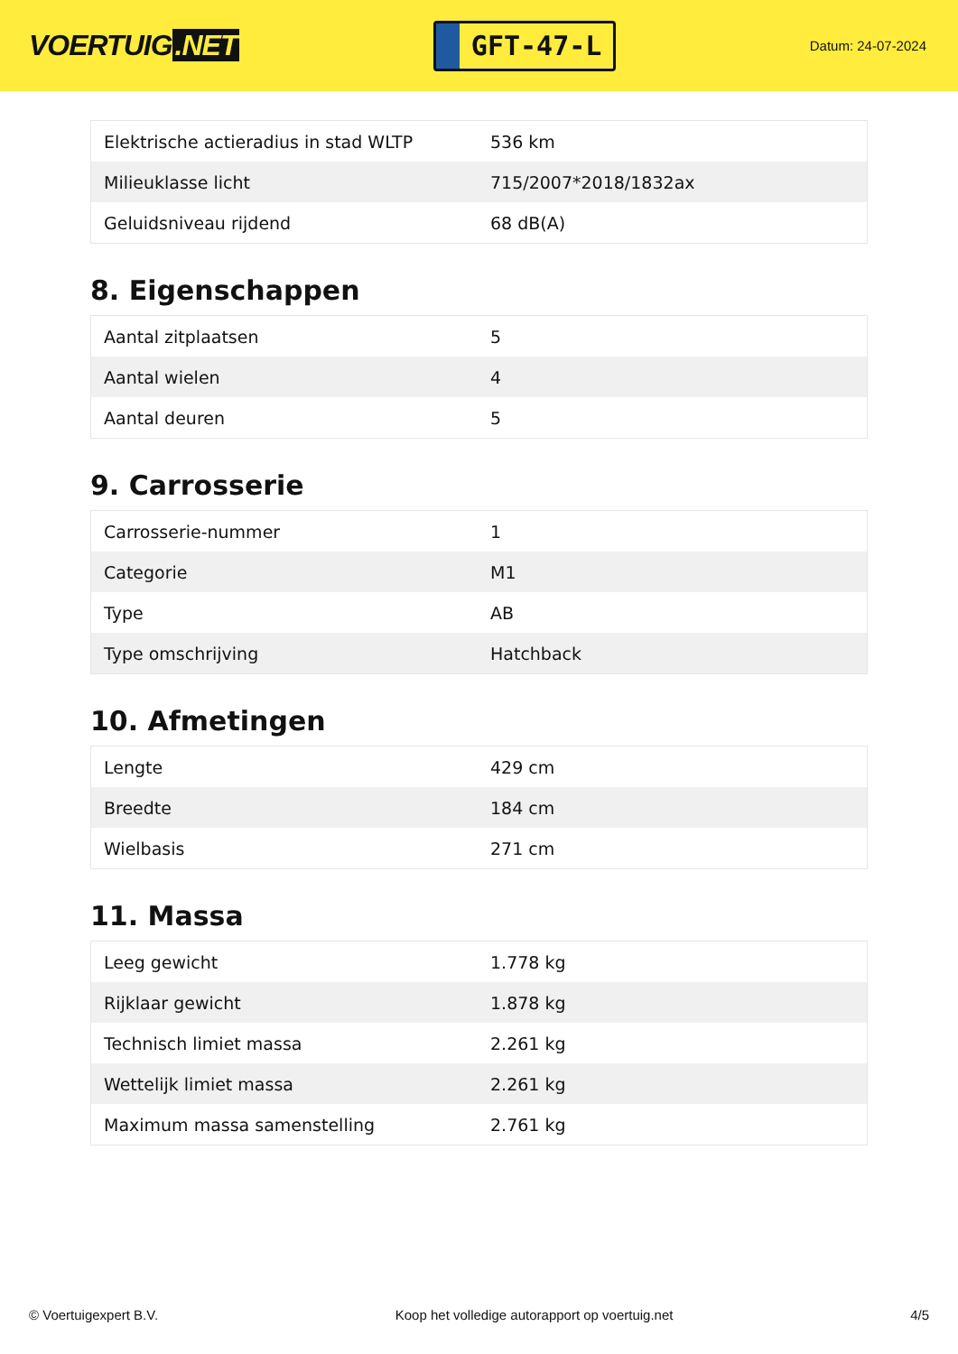VOERTUIG.NET
GFT-47-L
Datum: 24-07-2024
| Elektrische actieradius in stad WLTP | 536 km |
| Milieuklasse licht | 715/2007*2018/1832ax |
| Geluidsniveau rijdend | 68 dB(A) |
8. Eigenschappen
| Aantal zitplaatsen | 5 |
| Aantal wielen | 4 |
| Aantal deuren | 5 |
9. Carrosserie
| Carrosserie-nummer | 1 |
| Categorie | M1 |
| Type | AB |
| Type omschrijving | Hatchback |
10. Afmetingen
| Lengte | 429 cm |
| Breedte | 184 cm |
| Wielbasis | 271 cm |
11. Massa
| Leeg gewicht | 1.778 kg |
| Rijklaar gewicht | 1.878 kg |
| Technisch limiet massa | 2.261 kg |
| Wettelijk limiet massa | 2.261 kg |
| Maximum massa samenstelling | 2.761 kg |
© Voertuigexpert B.V. Koop het volledige autorapport op voertuig.net 4/5